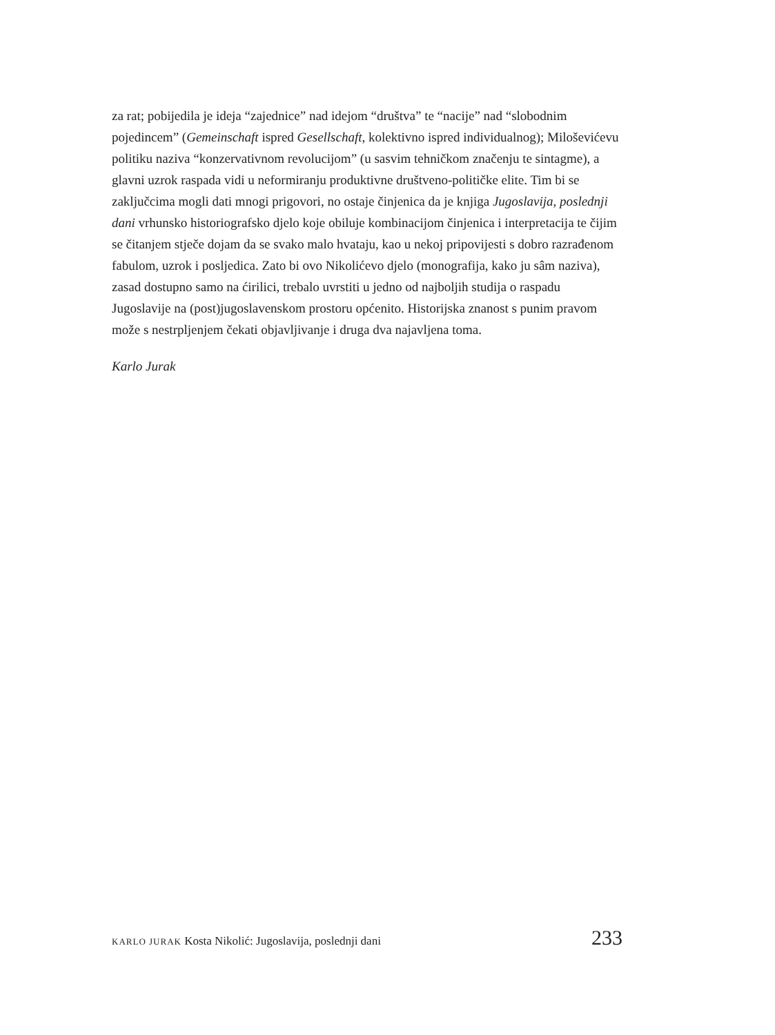za rat; pobijedila je ideja “zajednice” nad idejom “društva” te “nacije” nad “slobodnim pojedincem” (Gemeinschaft ispred Gesellschaft, kolektivno ispred individualnog); Miloševićevu politiku naziva “konzervativnom revolucijom” (u sasvim tehničkom značenju te sintagme), a glavni uzrok raspada vidi u neformiranju produktivne društveno-političke elite. Tim bi se zaključcima mogli dati mnogi prigovori, no ostaje činjenica da je knjiga Jugoslavija, posled­nji dani vrhunsko historiografsko djelo koje obiluje kombinacijom činjenica i interpretacija te čijim se čitanjem stječe dojam da se svako malo hvataju, kao u nekoj pripovijesti s dobro razrađenom fabulom, uzrok i posljedica. Zato bi ovo Nikolićevo djelo (monografija, kako ju sâm naziva), zasad dostupno samo na ćirilici, trebalo uvrstiti u jedno od najboljih studija o raspadu Jugoslavije na (post)jugoslavenskom prostoru općenito. Historijska znanost s punim pravom može s nestrpljenjem čekati objavljivanje i druga dva najavljena toma.
Karlo Jurak
KARLO JURAK Kosta Nikolić: Jugoslavija, poslednji dani 233